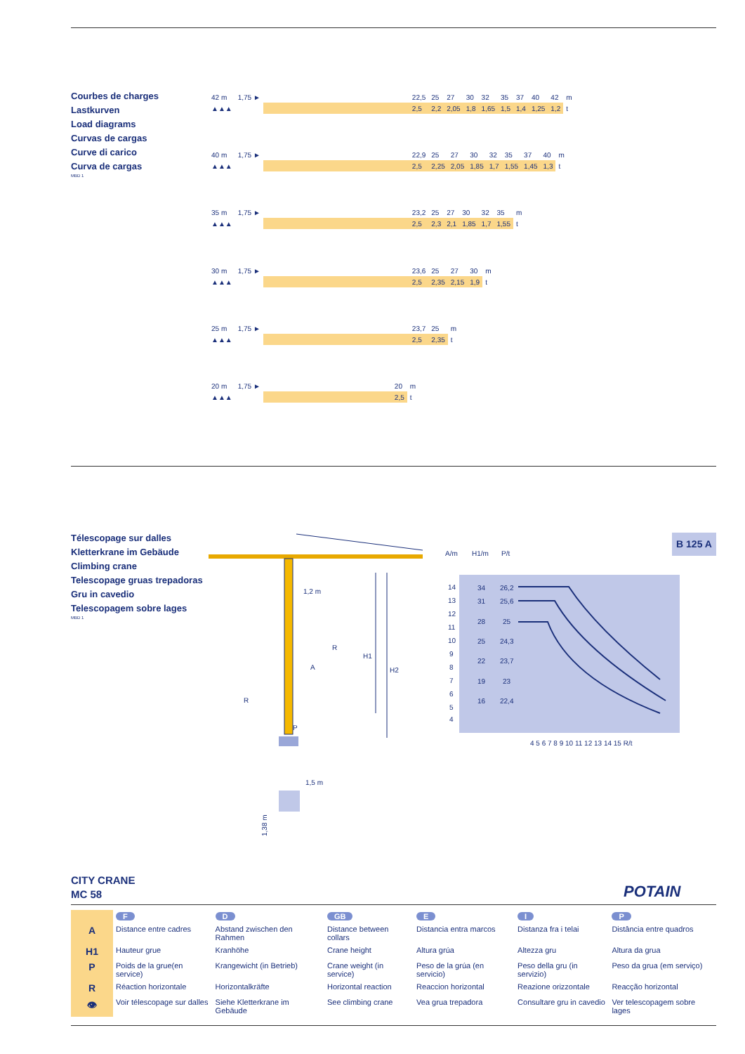Courbes de charges
Lastkurven
Load diagrams
Curvas de cargas
Curve di carico
Curva de cargas
MBD 1
| 42 m | 1,75 ► | | 22,5 | 25 | 27 | 30 | 32 | 35 | 37 | 40 | 42 | m |
| ▲▲▲ | | | 2,5 | 2,2 | 2,05 | 1,8 | 1,65 | 1,5 | 1,4 | 1,25 | 1,2 | t |
| 40 m | 1,75 ► | | 22,9 | 25 | 27 | 30 | 32 | 35 | 37 | 40 | m |
| ▲▲▲ | | | 2,5 | 2,25 | 2,05 | 1,85 | 1,7 | 1,55 | 1,45 | 1,3 | t |
| 35 m | 1,75 ► | | 23,2 | 25 | 27 | 30 | 32 | 35 | m |
| ▲▲▲ | | | 2,5 | 2,3 | 2,1 | 1,85 | 1,7 | 1,55 | t |
| 30 m | 1,75 ► | | 23,6 | 25 | 27 | 30 | m |
| ▲▲▲ | | | 2,5 | 2,35 | 2,15 | 1,9 | t |
| 25 m | 1,75 ► | | 23,7 | 25 | m |
| ▲▲▲ | | | 2,5 | 2,35 | t |
| 20 m | 1,75 ► | | 20 | m |
| ▲▲▲ | | | 2,5 | t |
Télescopage sur dalles
Kletterkrane im Gebäude
Climbing crane
Telescopage gruas trepadoras
Gru in cavedio
Telescopagem sobre lages
MBD 1
1,2 m
R
A
H1
H2
R
P
1,5 m
1,38 m
B 125 A
A/m
H1/m
P/t
14
13
12
11
10
9
8
7
6
5
4
34
26,2
31
25,6
28
25
25
24,3
22
23,7
19
23
16
22,4
4 5 6 7 8 9 10 11 12 13 14 15 R/t
CITY CRANE
MC 58
POTAIN
| | F | D | GB | E | I | P |
| A | Distance entre cadres | Abstand zwischen den Rahmen | Distance between collars | Distancia entra marcos | Distanza fra i telai | Distância entre quadros |
| H1 | Hauteur grue | Kranhöhe | Crane height | Altura grúa | Altezza gru | Altura da grua |
| P | Poids de la grue(en service) | Krangewicht (in Betrieb) | Crane weight (in service) | Peso de la grúa (en servicio) | Peso della gru (in servizio) | Peso da grua (em serviço) |
| R | Réaction horizontale | Horizontalkräfte | Horizontal reaction | Reaccion horizontal | Reazione orizzontale | Reacção horizontal |
| 👁 | Voir télescopage sur dalles | Siehe Kletterkrane im Gebäude | See climbing crane | Vea grua trepadora | Consultare gru in cavedio | Ver telescopagem sobre lages |